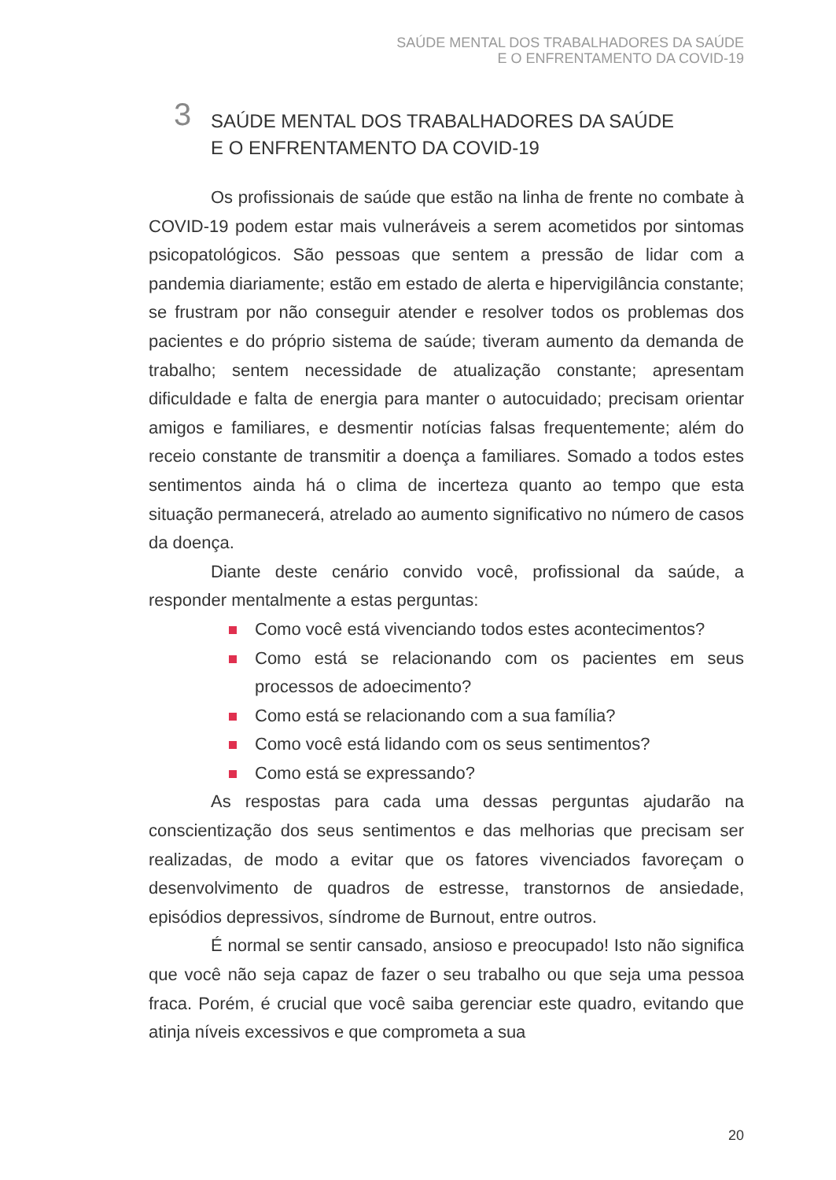SAÚDE MENTAL DOS TRABALHADORES DA SAÚDE
E O ENFRENTAMENTO DA COVID-19
3
SAÚDE MENTAL DOS TRABALHADORES DA SAÚDE
E O ENFRENTAMENTO DA COVID-19
Os profissionais de saúde que estão na linha de frente no combate à COVID-19 podem estar mais vulneráveis a serem acometidos por sintomas psicopatológicos. São pessoas que sentem a pressão de lidar com a pandemia diariamente; estão em estado de alerta e hipervigilância constante; se frustram por não conseguir atender e resolver todos os problemas dos pacientes e do próprio sistema de saúde; tiveram aumento da demanda de trabalho; sentem necessidade de atualização constante; apresentam dificuldade e falta de energia para manter o autocuidado; precisam orientar amigos e familiares, e desmentir notícias falsas frequentemente; além do receio constante de transmitir a doença a familiares. Somado a todos estes sentimentos ainda há o clima de incerteza quanto ao tempo que esta situação permanecerá, atrelado ao aumento significativo no número de casos da doença.
Diante deste cenário convido você, profissional da saúde, a responder mentalmente a estas perguntas:
Como você está vivenciando todos estes acontecimentos?
Como está se relacionando com os pacientes em seus processos de adoecimento?
Como está se relacionando com a sua família?
Como você está lidando com os seus sentimentos?
Como está se expressando?
As respostas para cada uma dessas perguntas ajudarão na conscientização dos seus sentimentos e das melhorias que precisam ser realizadas, de modo a evitar que os fatores vivenciados favoreçam o desenvolvimento de quadros de estresse, transtornos de ansiedade, episódios depressivos, síndrome de Burnout, entre outros.
É normal se sentir cansado, ansioso e preocupado! Isto não significa que você não seja capaz de fazer o seu trabalho ou que seja uma pessoa fraca. Porém, é crucial que você saiba gerenciar este quadro, evitando que atinja níveis excessivos e que comprometa a sua
20